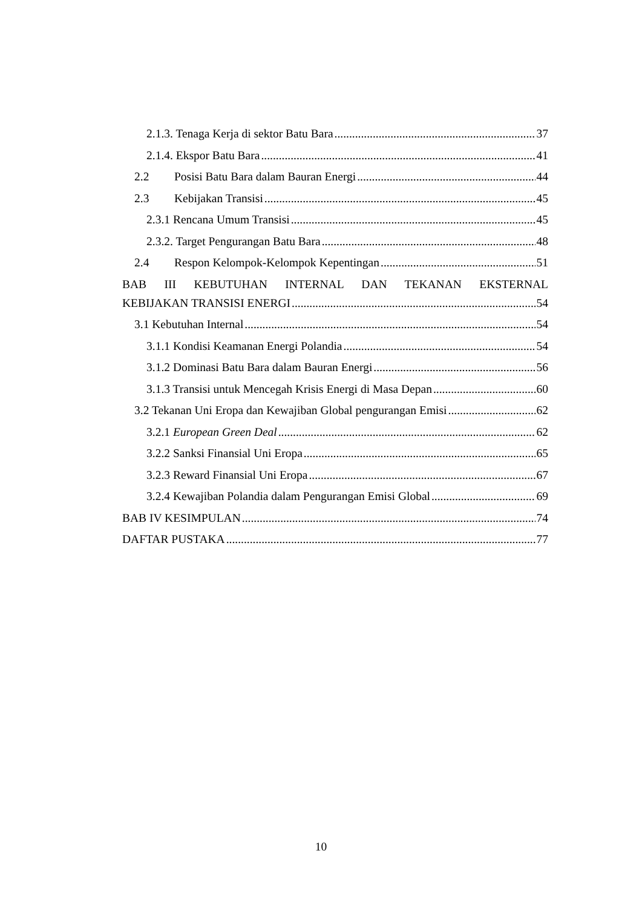2.1.3. Tenaga Kerja di sektor Batu Bara 37
2.1.4. Ekspor Batu Bara 41
2.2 Posisi Batu Bara dalam Bauran Energi 44
2.3 Kebijakan Transisi 45
2.3.1 Rencana Umum Transisi 45
2.3.2. Target Pengurangan Batu Bara 48
2.4 Respon Kelompok-Kelompok Kepentingan 51
BAB III KEBUTUHAN INTERNAL DAN TEKANAN EKSTERNAL
KEBIJAKAN TRANSISI ENERGI 54
3.1 Kebutuhan Internal 54
3.1.1 Kondisi Keamanan Energi Polandia 54
3.1.2 Dominasi Batu Bara dalam Bauran Energi 56
3.1.3 Transisi untuk Mencegah Krisis Energi di Masa Depan 60
3.2 Tekanan Uni Eropa dan Kewajiban Global pengurangan Emisi 62
3.2.1 European Green Deal 62
3.2.2 Sanksi Finansial Uni Eropa 65
3.2.3 Reward Finansial Uni Eropa 67
3.2.4 Kewajiban Polandia dalam Pengurangan Emisi Global 69
BAB IV KESIMPULAN 74
DAFTAR PUSTAKA 77
10